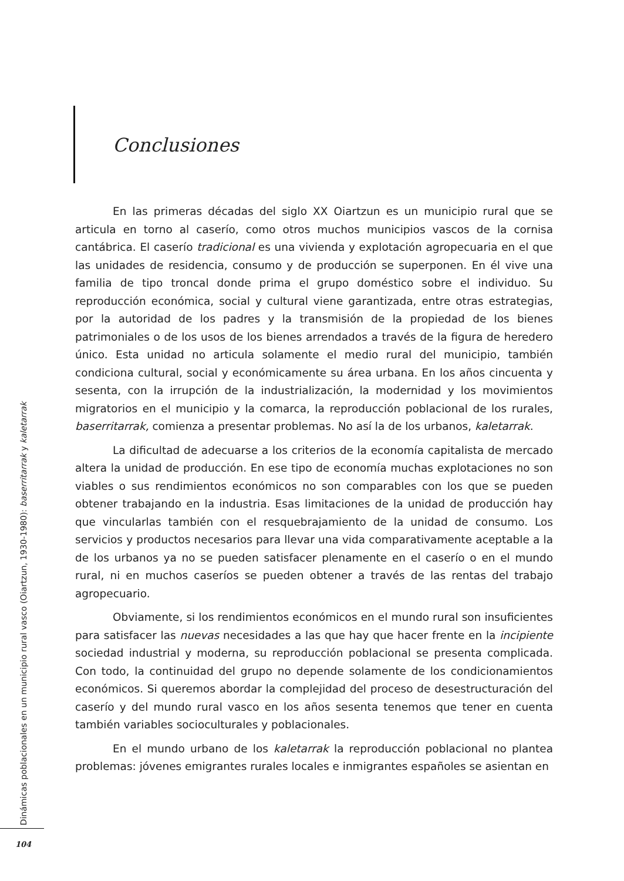Conclusiones
En las primeras décadas del siglo XX Oiartzun es un municipio rural que se articula en torno al caserío, como otros muchos municipios vascos de la cornisa cantábrica. El caserío tradicional es una vivienda y explotación agropecuaria en el que las unidades de residencia, consumo y de producción se superponen. En él vive una familia de tipo troncal donde prima el grupo doméstico sobre el individuo. Su reproducción económica, social y cultural viene garantizada, entre otras estrategias, por la autoridad de los padres y la transmisión de la propiedad de los bienes patrimoniales o de los usos de los bienes arrendados a través de la figura de heredero único. Esta unidad no articula solamente el medio rural del municipio, también condiciona cultural, social y económicamente su área urbana. En los años cincuenta y sesenta, con la irrupción de la industrialización, la modernidad y los movimientos migratorios en el municipio y la comarca, la reproducción poblacional de los rurales, baserritarrak, comienza a presentar problemas. No así la de los urbanos, kaletarrak.
La dificultad de adecuarse a los criterios de la economía capitalista de mercado altera la unidad de producción. En ese tipo de economía muchas explotaciones no son viables o sus rendimientos económicos no son comparables con los que se pueden obtener trabajando en la industria. Esas limitaciones de la unidad de producción hay que vincularlas también con el resquebrajamiento de la unidad de consumo. Los servicios y productos necesarios para llevar una vida comparativamente aceptable a la de los urbanos ya no se pueden satisfacer plenamente en el caserío o en el mundo rural, ni en muchos caseríos se pueden obtener a través de las rentas del trabajo agropecuario.
Obviamente, si los rendimientos económicos en el mundo rural son insuficientes para satisfacer las nuevas necesidades a las que hay que hacer frente en la incipiente sociedad industrial y moderna, su reproducción poblacional se presenta complicada. Con todo, la continuidad del grupo no depende solamente de los condicionamientos económicos. Si queremos abordar la complejidad del proceso de desestructuración del caserío y del mundo rural vasco en los años sesenta tenemos que tener en cuenta también variables socioculturales y poblacionales.
En el mundo urbano de los kaletarrak la reproducción poblacional no plantea problemas: jóvenes emigrantes rurales locales e inmigrantes españoles se asientan en
Dinámicas poblacionales en un municipio rural vasco (Oiartzun, 1930-1980): baserritarrak y kaletarrak
104